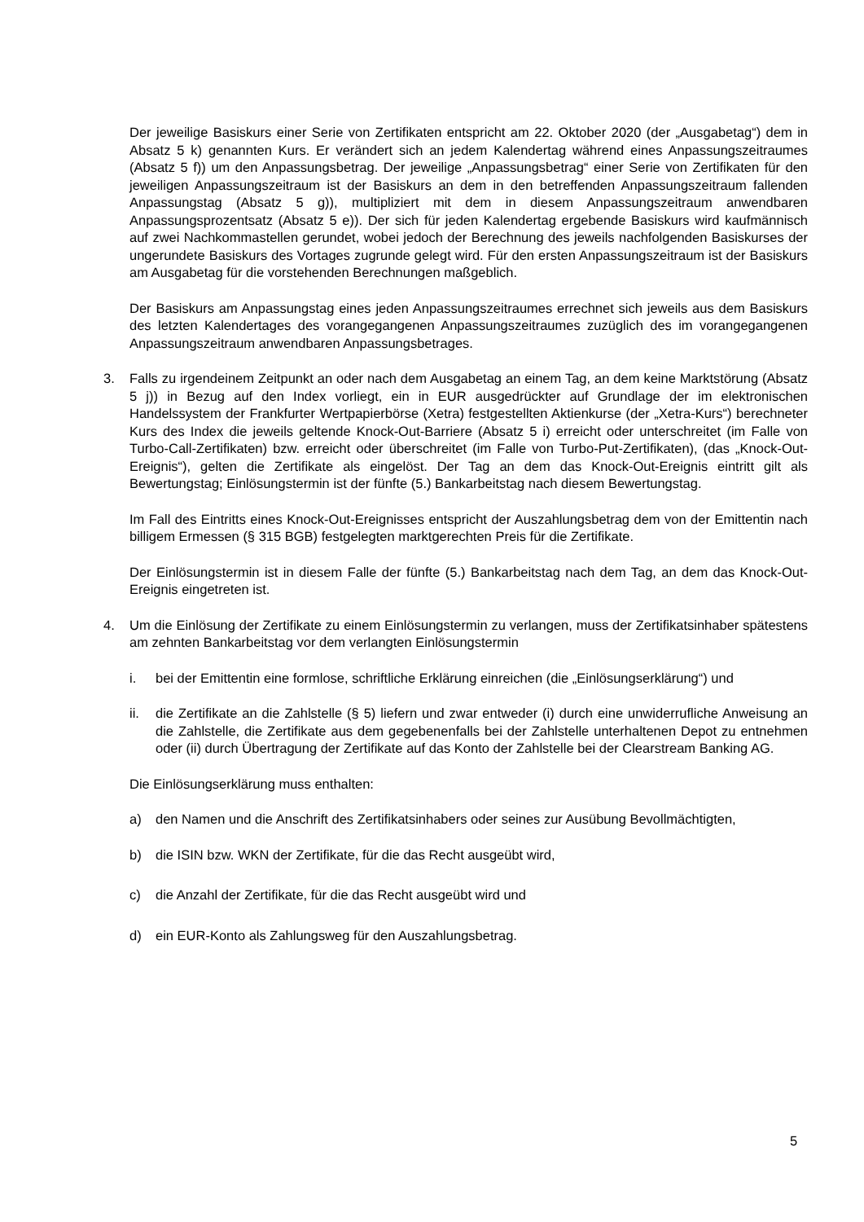Der jeweilige Basiskurs einer Serie von Zertifikaten entspricht am 22. Oktober 2020 (der „Ausgabetag“) dem in Absatz 5 k) genannten Kurs. Er verändert sich an jedem Kalendertag während eines Anpassungszeitraumes (Absatz 5 f)) um den Anpassungsbetrag. Der jeweilige „Anpassungsbetrag“ einer Serie von Zertifikaten für den jeweiligen Anpassungszeitraum ist der Basiskurs an dem in den betreffenden Anpassungszeitraum fallenden Anpassungstag (Absatz 5 g)), multipliziert mit dem in diesem Anpassungszeitraum anwendbaren Anpassungsprozentsatz (Absatz 5 e)). Der sich für jeden Kalendertag ergebende Basiskurs wird kaufmännisch auf zwei Nachkommastellen gerundet, wobei jedoch der Berechnung des jeweils nachfolgenden Basiskurses der ungerundete Basiskurs des Vortages zugrunde gelegt wird. Für den ersten Anpassungszeitraum ist der Basiskurs am Ausgabetag für die vorstehenden Berechnungen maßgeblich.
Der Basiskurs am Anpassungstag eines jeden Anpassungszeitraumes errechnet sich jeweils aus dem Basiskurs des letzten Kalendertages des vorangegangenen Anpassungszeitraumes zuzüglich des im vorangegangenen Anpassungszeitraum anwendbaren Anpassungsbetrages.
3. Falls zu irgendeinem Zeitpunkt an oder nach dem Ausgabetag an einem Tag, an dem keine Marktstörung (Absatz 5 j)) in Bezug auf den Index vorliegt, ein in EUR ausgedrückter auf Grundlage der im elektronischen Handelssystem der Frankfurter Wertpapierbörse (Xetra) festgestellten Aktienkurse (der „Xetra-Kurs“) berechneter Kurs des Index die jeweils geltende Knock-Out-Barriere (Absatz 5 i) erreicht oder unterschreitet (im Falle von Turbo-Call-Zertifikaten) bzw. erreicht oder überschreitet (im Falle von Turbo-Put-Zertifikaten), (das „Knock-Out-Ereignis“), gelten die Zertifikate als eingelöst. Der Tag an dem das Knock-Out-Ereignis eintritt gilt als Bewertungstag; Einlösungstermin ist der fünfte (5.) Bankarbeitstag nach diesem Bewertungstag.
Im Fall des Eintritts eines Knock-Out-Ereignisses entspricht der Auszahlungsbetrag dem von der Emittentin nach billigem Ermessen (§ 315 BGB) festgelegten marktgerechten Preis für die Zertifikate.
Der Einlösungstermin ist in diesem Falle der fünfte (5.) Bankarbeitstag nach dem Tag, an dem das Knock-Out-Ereignis eingetreten ist.
4. Um die Einlösung der Zertifikate zu einem Einlösungstermin zu verlangen, muss der Zertifikatsinhaber spätestens am zehnten Bankarbeitstag vor dem verlangten Einlösungstermin
i. bei der Emittentin eine formlose, schriftliche Erklärung einreichen (die „Einlösungserklärung“) und
ii. die Zertifikate an die Zahlstelle (§ 5) liefern und zwar entweder (i) durch eine unwiderrufliche Anweisung an die Zahlstelle, die Zertifikate aus dem gegebenenfalls bei der Zahlstelle unterhaltenen Depot zu entnehmen oder (ii) durch Übertragung der Zertifikate auf das Konto der Zahlstelle bei der Clearstream Banking AG.
Die Einlösungserklärung muss enthalten:
a) den Namen und die Anschrift des Zertifikatsinhabers oder seines zur Ausübung Bevollmächtigten,
b) die ISIN bzw. WKN der Zertifikate, für die das Recht ausgeübt wird,
c) die Anzahl der Zertifikate, für die das Recht ausgeübt wird und
d) ein EUR-Konto als Zahlungsweg für den Auszahlungsbetrag.
5